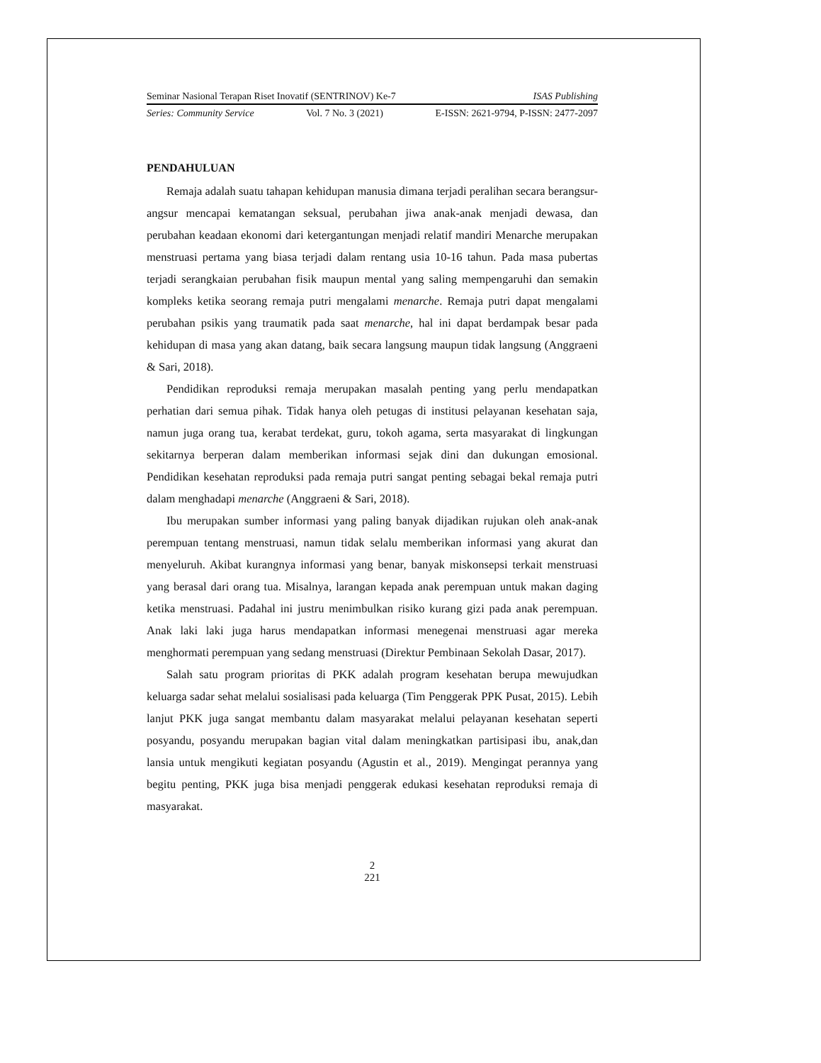Seminar Nasional Terapan Riset Inovatif (SENTRINOV) Ke-7 ISAS Publishing
Series: Community Service Vol. 7 No. 3 (2021) E-ISSN: 2621-9794, P-ISSN: 2477-2097
PENDAHULUAN
Remaja adalah suatu tahapan kehidupan manusia dimana terjadi peralihan secara berangsur-angsur mencapai kematangan seksual, perubahan jiwa anak-anak menjadi dewasa, dan perubahan keadaan ekonomi dari ketergantungan menjadi relatif mandiri Menarche merupakan menstruasi pertama yang biasa terjadi dalam rentang usia 10-16 tahun. Pada masa pubertas terjadi serangkaian perubahan fisik maupun mental yang saling mempengaruhi dan semakin kompleks ketika seorang remaja putri mengalami menarche. Remaja putri dapat mengalami perubahan psikis yang traumatik pada saat menarche, hal ini dapat berdampak besar pada kehidupan di masa yang akan datang, baik secara langsung maupun tidak langsung (Anggraeni & Sari, 2018).
Pendidikan reproduksi remaja merupakan masalah penting yang perlu mendapatkan perhatian dari semua pihak. Tidak hanya oleh petugas di institusi pelayanan kesehatan saja, namun juga orang tua, kerabat terdekat, guru, tokoh agama, serta masyarakat di lingkungan sekitarnya berperan dalam memberikan informasi sejak dini dan dukungan emosional. Pendidikan kesehatan reproduksi pada remaja putri sangat penting sebagai bekal remaja putri dalam menghadapi menarche (Anggraeni & Sari, 2018).
Ibu merupakan sumber informasi yang paling banyak dijadikan rujukan oleh anak-anak perempuan tentang menstruasi, namun tidak selalu memberikan informasi yang akurat dan menyeluruh. Akibat kurangnya informasi yang benar, banyak miskonsepsi terkait menstruasi yang berasal dari orang tua. Misalnya, larangan kepada anak perempuan untuk makan daging ketika menstruasi. Padahal ini justru menimbulkan risiko kurang gizi pada anak perempuan. Anak laki laki juga harus mendapatkan informasi menegenai menstruasi agar mereka menghormati perempuan yang sedang menstruasi (Direktur Pembinaan Sekolah Dasar, 2017).
Salah satu program prioritas di PKK adalah program kesehatan berupa mewujudkan keluarga sadar sehat melalui sosialisasi pada keluarga (Tim Penggerak PPK Pusat, 2015). Lebih lanjut PKK juga sangat membantu dalam masyarakat melalui pelayanan kesehatan seperti posyandu, posyandu merupakan bagian vital dalam meningkatkan partisipasi ibu, anak,dan lansia untuk mengikuti kegiatan posyandu (Agustin et al., 2019). Mengingat perannya yang begitu penting, PKK juga bisa menjadi penggerak edukasi kesehatan reproduksi remaja di masyarakat.
2
221